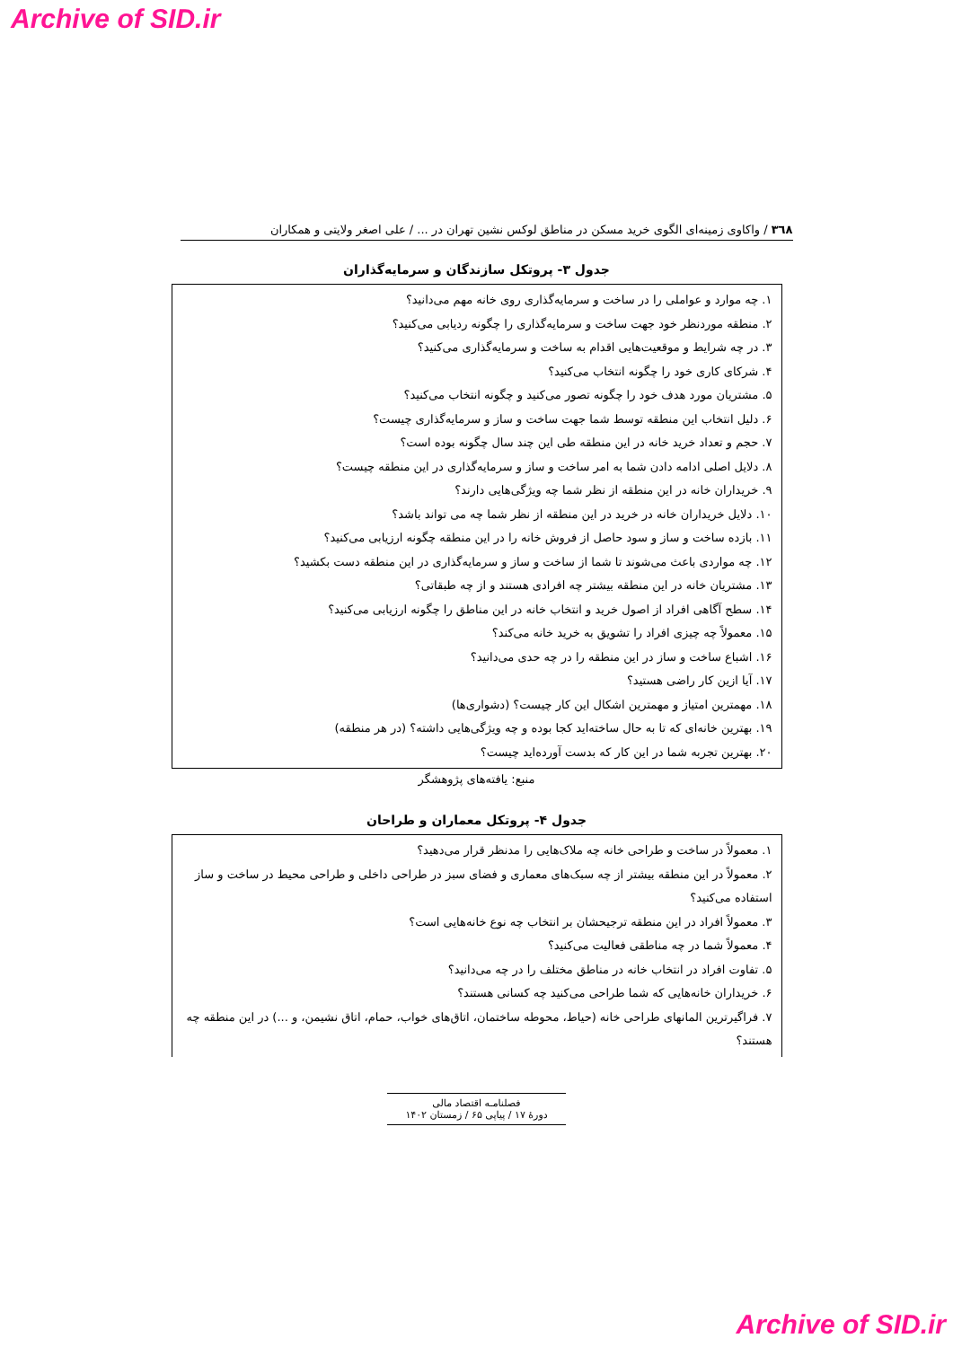Archive of SID.ir
۳٦٨ / واکاوی زمینه‌ای الگوی خرید مسکن در مناطق لوکس نشین تهران در ... / علی اصغر ولایتی و همکاران
جدول ۳- پروتکل سازندگان و سرمایه‌گذاران
۱. چه موارد و عواملی را در ساخت و سرمایه‌گذاری روی خانه مهم می‌دانید؟
۲. منطقه موردنظر خود جهت ساخت و سرمایه‌گذاری را چگونه ردیابی می‌کنید؟
۳. در چه شرایط و موقعیت‌هایی اقدام به ساخت و سرمایه‌گذاری می‌کنید؟
۴. شرکای کاری خود را چگونه انتخاب می‌کنید؟
۵. مشتریان مورد هدف خود را چگونه تصور می‌کنید و چگونه انتخاب می‌کنید؟
۶. دلیل انتخاب این منطقه توسط شما جهت ساخت و ساز و سرمایه‌گذاری چیست؟
۷. حجم و تعداد خرید خانه در این منطقه طی این چند سال چگونه بوده است؟
۸. دلایل اصلی ادامه دادن شما به امر ساخت و ساز و سرمایه‌گذاری در این منطقه چیست؟
۹. خریداران خانه در این منطقه از نظر شما چه ویژگی‌هایی دارند؟
۱۰. دلایل خریداران خانه در خرید در این منطقه از نظر شما چه می تواند باشد؟
۱۱. بازده ساخت و ساز و سود حاصل از فروش خانه را در این منطقه چگونه ارزیابی می‌کنید؟
۱۲. چه مواردی باعث می‌شوند تا شما از ساخت و ساز و سرمایه‌گذاری در این منطقه دست بکشید؟
۱۳. مشتریان خانه در این منطقه بیشتر چه افرادی هستند و از چه طبقاتی؟
۱۴. سطح آگاهی افراد از اصول خرید و انتخاب خانه در این مناطق را چگونه ارزیابی می‌کنید؟
۱۵. معمولاً چه چیزی افراد را تشویق به خرید خانه می‌کند؟
۱۶. اشباع ساخت و ساز در این منطقه را در چه حدی می‌دانید؟
۱۷. آیا ازین کار راضی هستید؟
۱۸. مهمترین امتیاز و مهمترین اشکال این کار چیست؟ (دشواری‌ها)
۱۹. بهترین خانه‌ای که تا به حال ساخته‌اید کجا بوده و چه ویژگی‌هایی داشته؟ (در هر منطقه)
۲۰. بهترین تجربه شما در این کار که بدست آورده‌اید چیست؟
منبع: یافته‌های پژوهشگر
جدول ۴- پروتکل معماران و طراحان
۱. معمولاً در ساخت و طراحی خانه چه ملاک‌هایی را مدنظر قرار می‌دهید؟
۲. معمولاً در این منطقه بیشتر از چه سبک‌های معماری و فضای سبز در طراحی داخلی و طراحی محیط در ساخت و ساز استفاده می‌کنید؟
۳. معمولاً افراد در این منطقه ترجیحشان بر انتخاب چه نوع خانه‌هایی است؟
۴. معمولاً شما در چه مناطقی فعالیت می‌کنید؟
۵. تفاوت افراد در انتخاب خانه در مناطق مختلف را در چه می‌دانید؟
۶. خریداران خانه‌هایی که شما طراحی می‌کنید چه کسانی هستند؟
۷. فراگیرترین المانهای طراحی خانه (حیاط، محوطه ساختمان، اتاق‌های خواب، حمام، اتاق نشیمن، و ...) در این منطقه چه هستند؟
فصلنامـه اقتصاد مالی
دورۀ ۱۷ / پیاپی ۶۵ / زمستان ۱۴۰۲
Archive of SID.ir